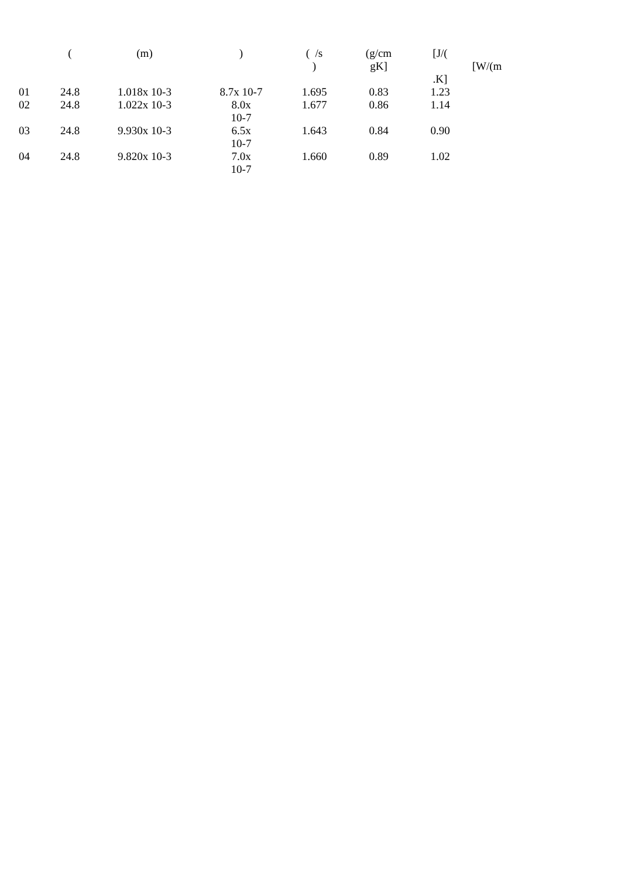| | ( | (m) | ) | ( /s ) | (g/cm gK] | [J/( .K] | [W/(m |
| --- | --- | --- | --- | --- | --- | --- | --- |
| 01 | 24.8 | 1.018x 10-3 | 8.7x 10-7 | 1.695 | 0.83 | 1.23 | |
| 02 | 24.8 | 1.022x 10-3 | 8.0x 10-7 | 1.677 | 0.86 | 1.14 | |
| 03 | 24.8 | 9.930x 10-3 | 6.5x 10-7 | 1.643 | 0.84 | 0.90 | |
| 04 | 24.8 | 9.820x 10-3 | 7.0x 10-7 | 1.660 | 0.89 | 1.02 | |